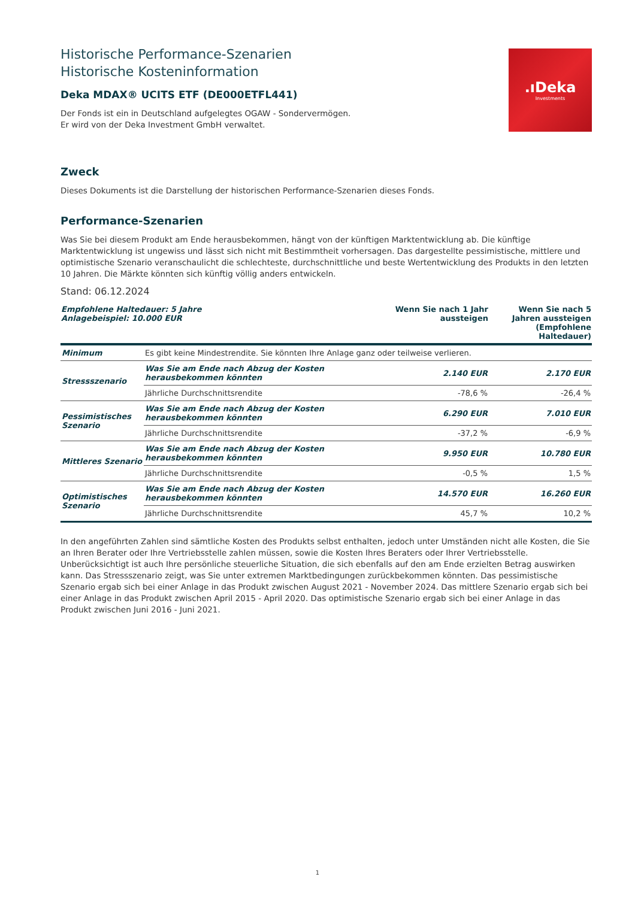Historische Performance-Szenarien
Historische Kosteninformation
Deka MDAX® UCITS ETF (DE000ETFL441)
Der Fonds ist ein in Deutschland aufgelegtes OGAW - Sondervermögen.
Er wird von der Deka Investment GmbH verwaltet.
.ıDeka
Investments
Zweck
Dieses Dokuments ist die Darstellung der historischen Performance-Szenarien dieses Fonds.
Performance-Szenarien
Was Sie bei diesem Produkt am Ende herausbekommen, hängt von der künftigen Marktentwicklung ab. Die künftige Marktentwicklung ist ungewiss und lässt sich nicht mit Bestimmtheit vorhersagen. Das dargestellte pessimistische, mittlere und optimistische Szenario veranschaulicht die schlechteste, durchschnittliche und beste Wertentwicklung des Produkts in den letzten 10 Jahren. Die Märkte könnten sich künftig völlig anders entwickeln.
Stand: 06.12.2024
| Empfohlene Haltedauer: 5 Jahre Anlagebeispiel: 10.000 EUR | | Wenn Sie nach 1 Jahr aussteigen | Wenn Sie nach 5 Jahren aussteigen (Empfohlene Haltedauer) |
| --- | --- | --- | --- |
| Minimum | Es gibt keine Mindestrendite. Sie könnten Ihre Anlage ganz oder teilweise verlieren. | | |
| Stressszenario | Was Sie am Ende nach Abzug der Kosten herausbekommen könnten | 2.140 EUR | 2.170 EUR |
| | Jährliche Durchschnittsrendite | -78,6 % | -26,4 % |
| Pessimistisches Szenario | Was Sie am Ende nach Abzug der Kosten herausbekommen könnten | 6.290 EUR | 7.010 EUR |
| | Jährliche Durchschnittsrendite | -37,2 % | -6,9 % |
| Mittleres Szenario | Was Sie am Ende nach Abzug der Kosten herausbekommen könnten | 9.950 EUR | 10.780 EUR |
| | Jährliche Durchschnittsrendite | -0,5 % | 1,5 % |
| Optimistisches Szenario | Was Sie am Ende nach Abzug der Kosten herausbekommen könnten | 14.570 EUR | 16.260 EUR |
| | Jährliche Durchschnittsrendite | 45,7 % | 10,2 % |
In den angeführten Zahlen sind sämtliche Kosten des Produkts selbst enthalten, jedoch unter Umständen nicht alle Kosten, die Sie an Ihren Berater oder Ihre Vertriebsstelle zahlen müssen, sowie die Kosten Ihres Beraters oder Ihrer Vertriebsstelle. Unberücksichtigt ist auch Ihre persönliche steuerliche Situation, die sich ebenfalls auf den am Ende erzielten Betrag auswirken kann. Das Stressszenario zeigt, was Sie unter extremen Marktbedingungen zurückbekommen könnten. Das pessimistische Szenario ergab sich bei einer Anlage in das Produkt zwischen August 2021 - November 2024. Das mittlere Szenario ergab sich bei einer Anlage in das Produkt zwischen April 2015 - April 2020. Das optimistische Szenario ergab sich bei einer Anlage in das Produkt zwischen Juni 2016 - Juni 2021.
1